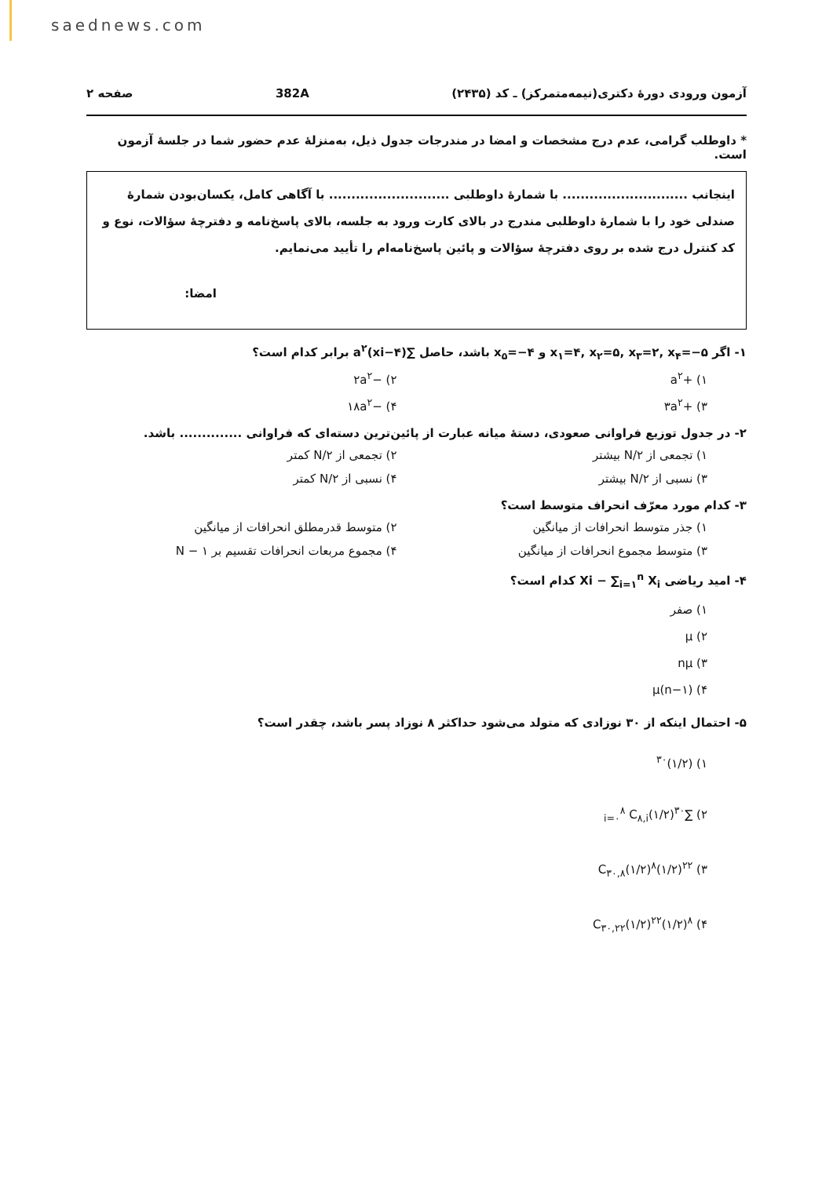saednews.com
آزمون ورودی دورهٔ دکتری(نیمه‌متمرکز) ـ کد (۲۴۳۵) 382A صفحه ۲
* داوطلب گرامی، عدم درج مشخصات و امضا در مندرجات جدول ذیل، به‌منزلهٔ عدم حضور شما در جلسهٔ آزمون است.
اینجانب ............................ با شمارهٔ داوطلبی ........................... با آگاهی کامل، یکسان‌بودن شمارهٔ صندلی خود را با شمارهٔ داوطلبی مندرج در بالای کارت ورود به جلسه، بالای پاسخ‌نامه و دفترچهٔ سؤالات، نوع و کد کنترل درج شده بر روی دفترچهٔ سؤالات و پائین پاسخ‌نامه‌ام را تأیید می‌نمایم.
امضا:
۱- اگر x<sub>۱</sub>=۴, x<sub>۲</sub>=۵, x<sub>۳</sub>=۲, x<sub>۴</sub>=−۵ و x<sub>۵</sub>=−۴ باشد، حاصل ∑a<sup>۲</sup>(xi−۴) برابر کدام است؟
۱) +a<sup>۲</sup>
۲) −۲a<sup>۲</sup>
۳) +۳a<sup>۲</sup>
۴) −۱۸a<sup>۲</sup>
۲- در جدول توزیع فراوانی صعودی، دستهٔ میانه عبارت از پائین‌ترین دسته‌ای که فراوانی .............. باشد.
۱) تجمعی از N/۲ بیشتر
۲) تجمعی از N/۲ کمتر
۳) نسبی از N/۲ بیشتر
۴) نسبی از N/۲ کمتر
۳- کدام مورد معرّف انحراف متوسط است؟
۱) جذر متوسط انحرافات از میانگین
۲) متوسط قدرمطلق انحرافات از میانگین
۳) متوسط مجموع انحرافات از میانگین
۴) مجموع مربعات انحرافات تقسیم بر N − ۱
۴- امید ریاضی Xi − ∑<sub>i=۱</sub><sup>n</sup> X<sub>i</sub> کدام است؟
۱) صفر
۲) μ
۳) nμ
۴) (۱−n)μ
۵- احتمال اینکه از ۳۰ نوزادی که متولد می‌شود حداکثر ۸ نوزاد پسر باشد، چقدر است؟
۱) (۱/۲)<sup>۳۰</sup>
۲) ∑<sub>i=۰</sub><sup>۸</sup> C<sub>۸,i</sub>(۱/۲)<sup>۳۰</sup>
۳) C<sub>۳۰,۸</sub>(۱/۲)<sup>۸</sup>(۱/۲)<sup>۲۲</sup>
۴) C<sub>۳۰,۲۲</sub>(۱/۲)<sup>۲۲</sup>(۱/۲)<sup>۸</sup>